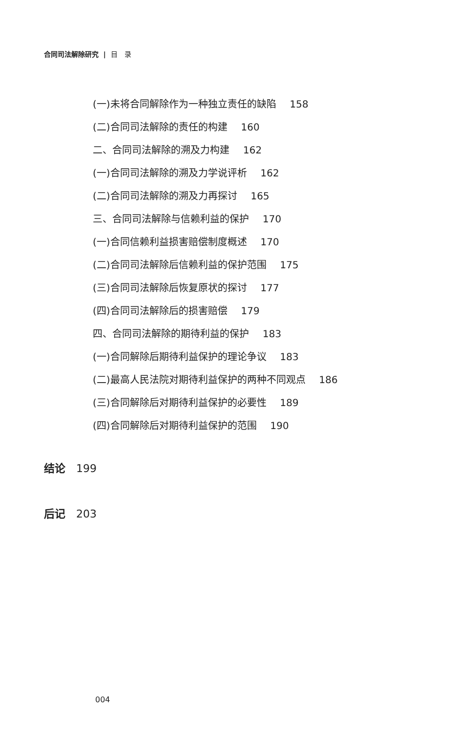合同司法解除研究 | 目　录
(一)未将合同解除作为一种独立责任的缺陷 158
(二)合同司法解除的责任的构建 160
二、合同司法解除的溯及力构建 162
(一)合同司法解除的溯及力学说评析 162
(二)合同司法解除的溯及力再探讨 165
三、合同司法解除与信赖利益的保护 170
(一)合同信赖利益损害赔偿制度概述 170
(二)合同司法解除后信赖利益的保护范围 175
(三)合同司法解除后恢复原状的探讨 177
(四)合同司法解除后的损害赔偿 179
四、合同司法解除的期待利益的保护 183
(一)合同解除后期待利益保护的理论争议 183
(二)最高人民法院对期待利益保护的两种不同观点 186
(三)合同解除后对期待利益保护的必要性 189
(四)合同解除后对期待利益保护的范围 190
结论 199
后记 203
004